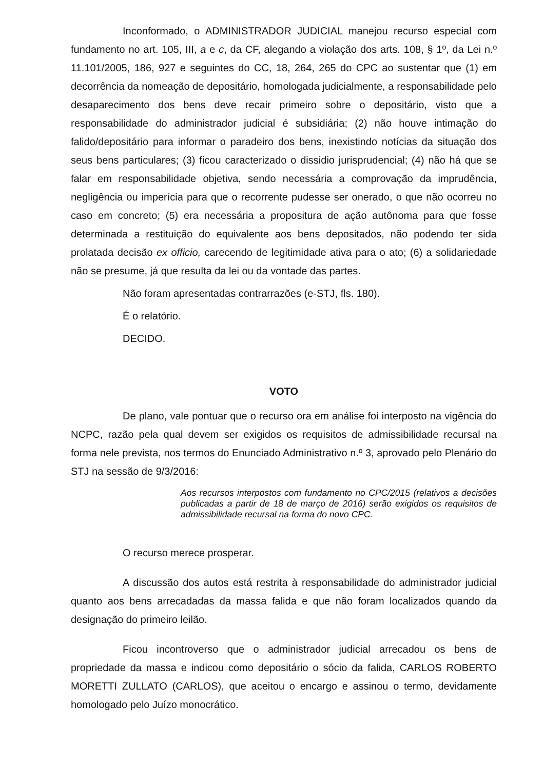Inconformado, o ADMINISTRADOR JUDICIAL manejou recurso especial com fundamento no art. 105, III, a e c, da CF, alegando a violação dos arts. 108, § 1º, da Lei n.º 11.101/2005, 186, 927 e seguintes do CC, 18, 264, 265 do CPC ao sustentar que (1) em decorrência da nomeação de depositário, homologada judicialmente, a responsabilidade pelo desaparecimento dos bens deve recair primeiro sobre o depositário, visto que a responsabilidade do administrador judicial é subsidiária; (2) não houve intimação do falido/depositário para informar o paradeiro dos bens, inexistindo notícias da situação dos seus bens particulares; (3) ficou caracterizado o dissidio jurisprudencial; (4) não há que se falar em responsabilidade objetiva, sendo necessária a comprovação da imprudência, negligência ou imperícia para que o recorrente pudesse ser onerado, o que não ocorreu no caso em concreto; (5) era necessária a propositura de ação autônoma para que fosse determinada a restituição do equivalente aos bens depositados, não podendo ter sida prolatada decisão ex officio, carecendo de legitimidade ativa para o ato; (6) a solidariedade não se presume, já que resulta da lei ou da vontade das partes.
Não foram apresentadas contrarrazões (e-STJ, fls. 180).
É o relatório.
DECIDO.
VOTO
De plano, vale pontuar que o recurso ora em análise foi interposto na vigência do NCPC, razão pela qual devem ser exigidos os requisitos de admissibilidade recursal na forma nele prevista, nos termos do Enunciado Administrativo n.º 3, aprovado pelo Plenário do STJ na sessão de 9/3/2016:
Aos recursos interpostos com fundamento no CPC/2015 (relativos a decisões publicadas a partir de 18 de março de 2016) serão exigidos os requisitos de admissibilidade recursal na forma do novo CPC.
O recurso merece prosperar.
A discussão dos autos está restrita à responsabilidade do administrador judicial quanto aos bens arrecadadas da massa falida e que não foram localizados quando da designação do primeiro leilão.
Ficou incontroverso que o administrador judicial arrecadou os bens de propriedade da massa e indicou como depositário o sócio da falida, CARLOS ROBERTO MORETTI ZULLATO (CARLOS), que aceitou o encargo e assinou o termo, devidamente homologado pelo Juízo monocrático.